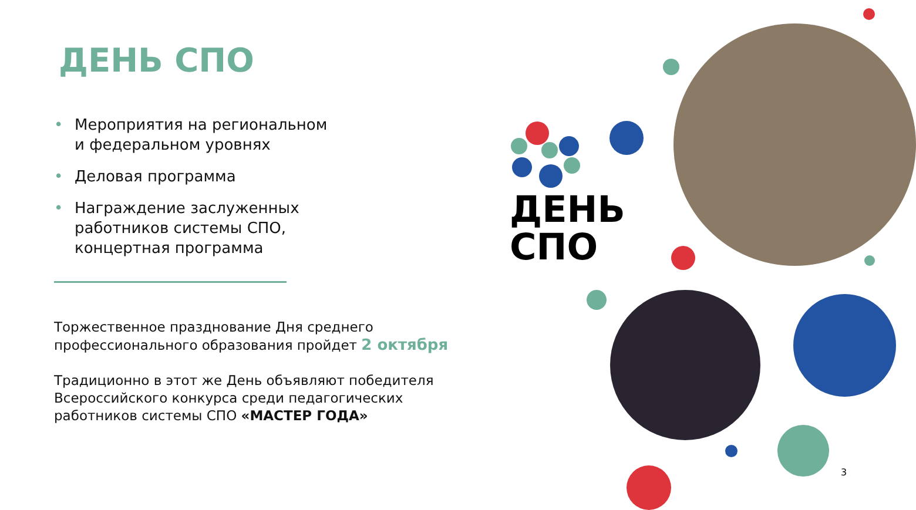ДЕНЬ СПО
• Мероприятия на региональном
и федеральном уровнях
• Деловая программа
• Награждение заслуженных
работников системы СПО,
концертная программа
Торжественное празднование Дня среднего
профессионального образования пройдет 2 октября
Традиционно в этот же День объявляют победителя
Всероссийского конкурса среди педагогических
работников системы СПО «МАСТЕР ГОДА»
ДЕНЬ
СПО
3